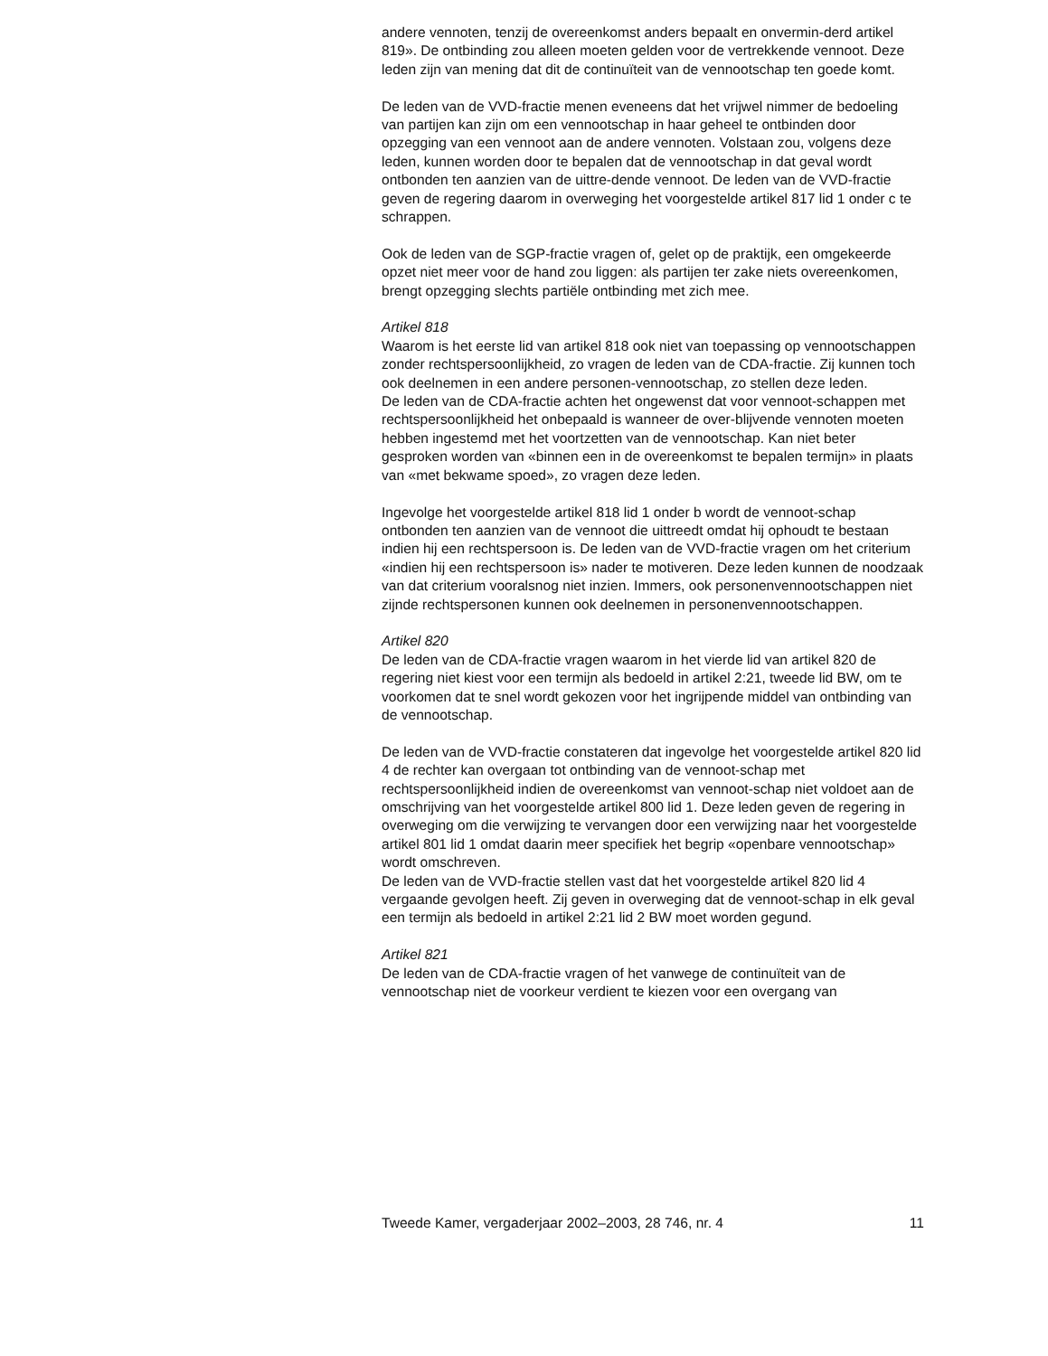andere vennoten, tenzij de overeenkomst anders bepaalt en onvermin-derd artikel 819». De ontbinding zou alleen moeten gelden voor de vertrekkende vennoot. Deze leden zijn van mening dat dit de continuïteit van de vennootschap ten goede komt.
De leden van de VVD-fractie menen eveneens dat het vrijwel nimmer de bedoeling van partijen kan zijn om een vennootschap in haar geheel te ontbinden door opzegging van een vennoot aan de andere vennoten. Volstaan zou, volgens deze leden, kunnen worden door te bepalen dat de vennootschap in dat geval wordt ontbonden ten aanzien van de uittre-dende vennoot. De leden van de VVD-fractie geven de regering daarom in overweging het voorgestelde artikel 817 lid 1 onder c te schrappen.
Ook de leden van de SGP-fractie vragen of, gelet op de praktijk, een omgekeerde opzet niet meer voor de hand zou liggen: als partijen ter zake niets overeenkomen, brengt opzegging slechts partiële ontbinding met zich mee.
Artikel 818
Waarom is het eerste lid van artikel 818 ook niet van toepassing op vennootschappen zonder rechtspersoonlijkheid, zo vragen de leden van de CDA-fractie. Zij kunnen toch ook deelnemen in een andere personen-vennootschap, zo stellen deze leden.
De leden van de CDA-fractie achten het ongewenst dat voor vennoot-schappen met rechtspersoonlijkheid het onbepaald is wanneer de over-blijvende vennoten moeten hebben ingestemd met het voortzetten van de vennootschap. Kan niet beter gesproken worden van «binnen een in de overeenkomst te bepalen termijn» in plaats van «met bekwame spoed», zo vragen deze leden.
Ingevolge het voorgestelde artikel 818 lid 1 onder b wordt de vennoot-schap ontbonden ten aanzien van de vennoot die uittreedt omdat hij ophoudt te bestaan indien hij een rechtspersoon is. De leden van de VVD-fractie vragen om het criterium «indien hij een rechtspersoon is» nader te motiveren. Deze leden kunnen de noodzaak van dat criterium vooralsnog niet inzien. Immers, ook personenvennootschappen niet zijnde rechtspersonen kunnen ook deelnemen in personenvennootschappen.
Artikel 820
De leden van de CDA-fractie vragen waarom in het vierde lid van artikel 820 de regering niet kiest voor een termijn als bedoeld in artikel 2:21, tweede lid BW, om te voorkomen dat te snel wordt gekozen voor het ingrijpende middel van ontbinding van de vennootschap.
De leden van de VVD-fractie constateren dat ingevolge het voorgestelde artikel 820 lid 4 de rechter kan overgaan tot ontbinding van de vennoot-schap met rechtspersoonlijkheid indien de overeenkomst van vennoot-schap niet voldoet aan de omschrijving van het voorgestelde artikel 800 lid 1. Deze leden geven de regering in overweging om die verwijzing te vervangen door een verwijzing naar het voorgestelde artikel 801 lid 1 omdat daarin meer specifiek het begrip «openbare vennootschap» wordt omschreven.
De leden van de VVD-fractie stellen vast dat het voorgestelde artikel 820 lid 4 vergaande gevolgen heeft. Zij geven in overweging dat de vennoot-schap in elk geval een termijn als bedoeld in artikel 2:21 lid 2 BW moet worden gegund.
Artikel 821
De leden van de CDA-fractie vragen of het vanwege de continuïteit van de vennootschap niet de voorkeur verdient te kiezen voor een overgang van
Tweede Kamer, vergaderjaar 2002–2003, 28 746, nr. 4 11